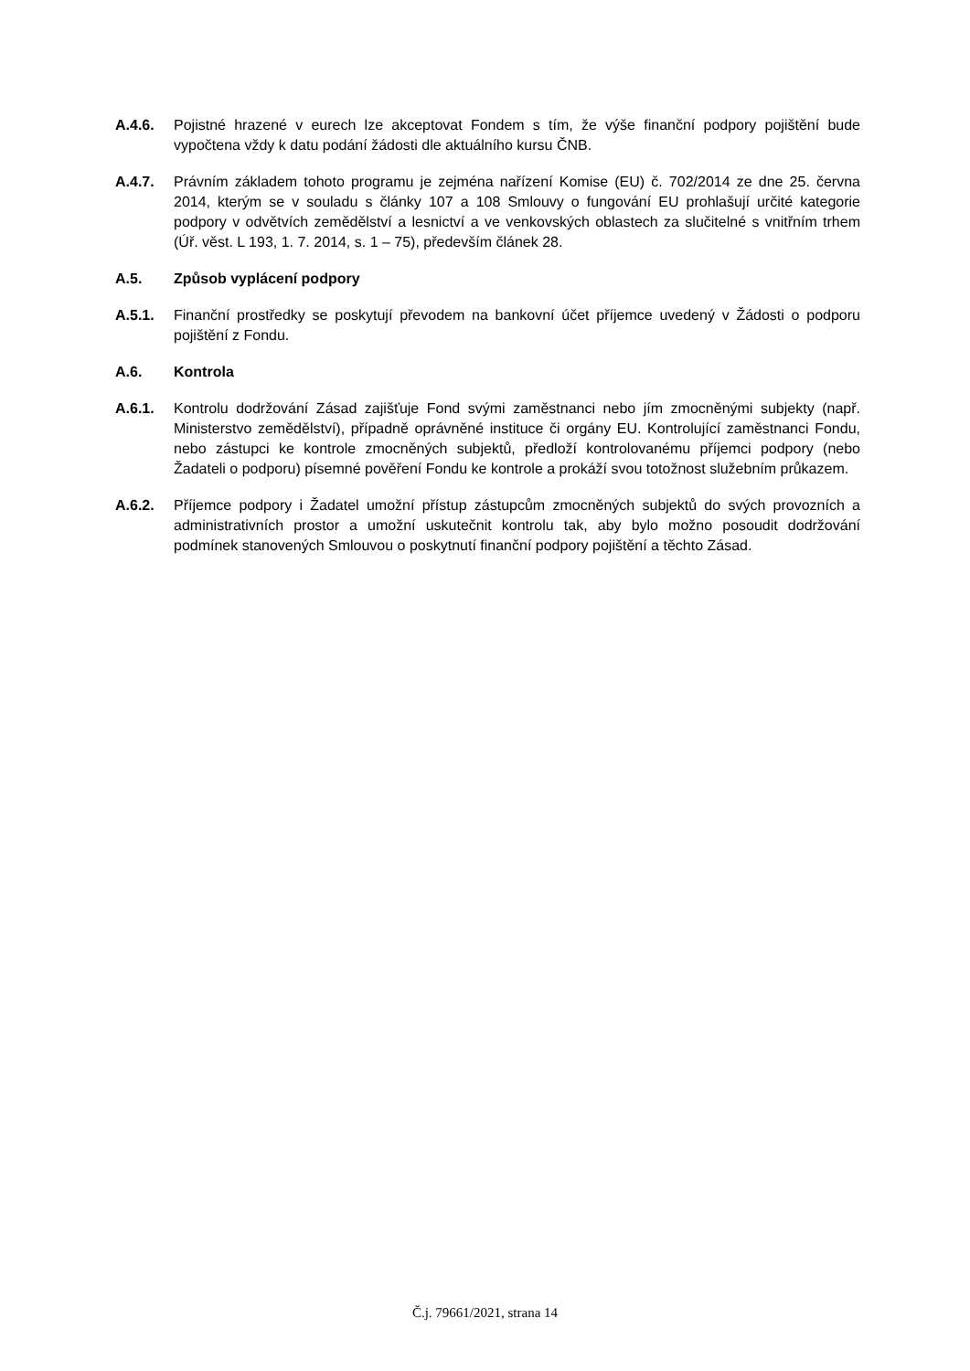A.4.6. Pojistné hrazené v eurech lze akceptovat Fondem s tím, že výše finanční podpory pojištění bude vypočtena vždy k datu podání žádosti dle aktuálního kursu ČNB.
A.4.7. Právním základem tohoto programu je zejména nařízení Komise (EU) č. 702/2014 ze dne 25. června 2014, kterým se v souladu s články 107 a 108 Smlouvy o fungování EU prohlašují určité kategorie podpory v odvětvích zemědělství a lesnictví a ve venkovských oblastech za slučitelné s vnitřním trhem (Úř. věst. L 193, 1. 7. 2014, s. 1 – 75), především článek 28.
A.5. Způsob vyplácení podpory
A.5.1. Finanční prostředky se poskytují převodem na bankovní účet příjemce uvedený v Žádosti o podporu pojištění z Fondu.
A.6. Kontrola
A.6.1. Kontrolu dodržování Zásad zajišťuje Fond svými zaměstnanci nebo jím zmocněnými subjekty (např. Ministerstvo zemědělství), případně oprávněné instituce či orgány EU. Kontrolující zaměstnanci Fondu, nebo zástupci ke kontrole zmocněných subjektů, předloží kontrolovanému příjemci podpory (nebo Žadateli o podporu) písemné pověření Fondu ke kontrole a prokáží svou totožnost služebním průkazem.
A.6.2. Příjemce podpory i Žadatel umožní přístup zástupcům zmocněných subjektů do svých provozních a administrativních prostor a umožní uskutečnit kontrolu tak, aby bylo možno posoudit dodržování podmínek stanovených Smlouvou o poskytnutí finanční podpory pojištění a těchto Zásad.
Č.j. 79661/2021, strana 14